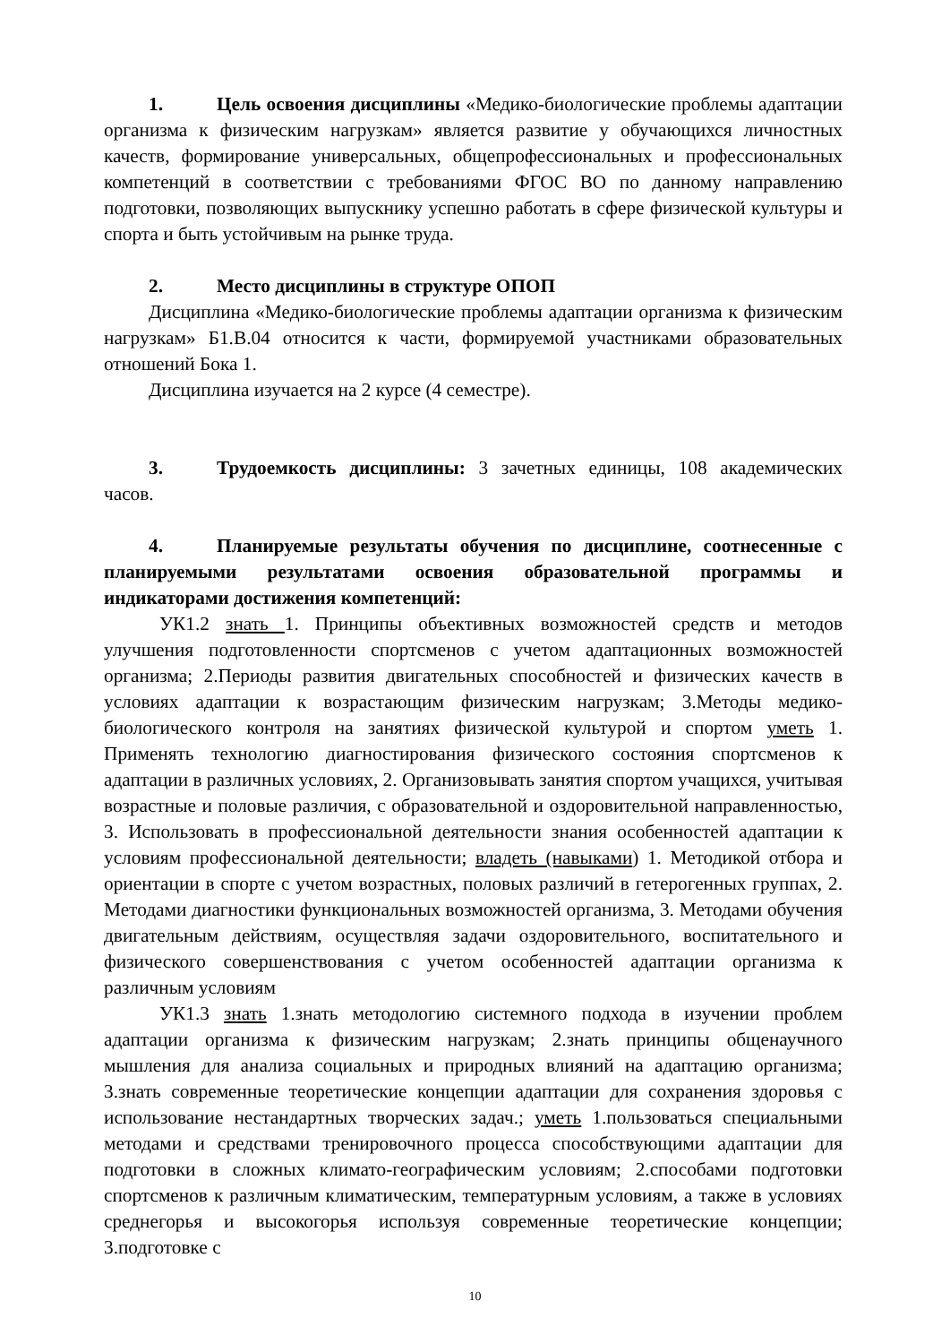1. Цель освоения дисциплины «Медико-биологические проблемы адаптации организма к физическим нагрузкам» является развитие у обучающихся личностных качеств, формирование универсальных, общепрофессиональных и профессиональных компетенций в соответствии с требованиями ФГОС ВО по данному направлению подготовки, позволяющих выпускнику успешно работать в сфере физической культуры и спорта и быть устойчивым на рынке труда.
2. Место дисциплины в структуре ОПОП
Дисциплина «Медико-биологические проблемы адаптации организма к физическим нагрузкам» Б1.В.04 относится к части, формируемой участниками образовательных отношений Бока 1.
Дисциплина изучается на 2 курсе (4 семестре).
3. Трудоемкость дисциплины: 3 зачетных единицы, 108 академических часов.
4. Планируемые результаты обучения по дисциплине, соотнесенные с планируемыми результатами освоения образовательной программы и индикаторами достижения компетенций:
УК1.2 знать 1. Принципы объективных возможностей средств и методов улучшения подготовленности спортсменов с учетом адаптационных возможностей организма; 2.Периоды развития двигательных способностей и физических качеств в условиях адаптации к возрастающим физическим нагрузкам; 3.Методы медико-биологического контроля на занятиях физической культурой и спортом уметь 1. Применять технологию диагностирования физического состояния спортсменов к адаптации в различных условиях, 2. Организовывать занятия спортом учащихся, учитывая возрастные и половые различия, с образовательной и оздоровительной направленностью, 3. Использовать в профессиональной деятельности знания особенностей адаптации к условиям профессиональной деятельности; владеть (навыками) 1. Методикой отбора и ориентации в спорте с учетом возрастных, половых различий в гетерогенных группах, 2. Методами диагностики функциональных возможностей организма, 3. Методами обучения двигательным действиям, осуществляя задачи оздоровительного, воспитательного и физического совершенствования с учетом особенностей адаптации организма к различным условиям
УК1.3 знать 1.знать методологию системного подхода в изучении проблем адаптации организма к физическим нагрузкам; 2.знать принципы общенаучного мышления для анализа социальных и природных влияний на адаптацию организма; 3.знать современные теоретические концепции адаптации для сохранения здоровья с использование нестандартных творческих задач.; уметь 1.пользоваться специальными методами и средствами тренировочного процесса способствующими адаптации для подготовки в сложных климато-географическим условиям; 2.способами подготовки спортсменов к различным климатическим, температурным условиям, а также в условиях среднегорья и высокогорья используя современные теоретические концепции; 3.подготовке с
10